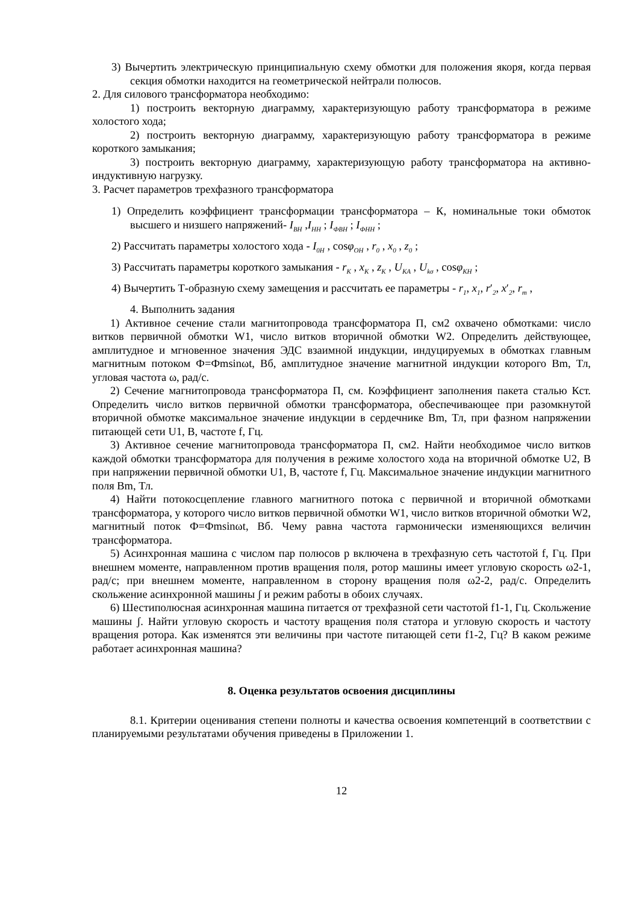3) Вычертить электрическую принципиальную схему обмотки для положения якоря, когда первая секция обмотки находится на геометрической нейтрали полюсов.
2. Для силового трансформатора необходимо:
1) построить векторную диаграмму, характеризующую работу трансформатора в режиме холостого хода;
2) построить векторную диаграмму, характеризующую работу трансформатора в режиме короткого замыкания;
3) построить векторную диаграмму, характеризующую работу трансформатора на активно-индуктивную нагрузку.
3. Расчет параметров трехфазного трансформатора
1) Определить коэффициент трансформации трансформатора – К, номинальные токи обмоток высшего и низшего напряжений- I<sub>ВН</sub> ,I<sub>НН</sub> ; I<sub>ФВН</sub> ; I<sub>ФНН</sub> ;
2) Рассчитать параметры холостого хода - I<sub>0Н</sub> , cosφ<sub>ОН</sub> , r<sub>0</sub> , x<sub>0</sub> , z<sub>0</sub> ;
3) Рассчитать параметры короткого замыкания - r<sub>К</sub> , x<sub>К</sub> , z<sub>К</sub> , U<sub>КА</sub> , U<sub>kσ</sub> , cosφ<sub>КН</sub> ;
4) Вычертить Т-образную схему замещения и рассчитать ее параметры - r<sub>1</sub>, x<sub>1</sub>, r′<sub>2</sub>, x′<sub>2</sub>, r<sub>m</sub> ,
4. Выполнить задания
1) Активное сечение стали магнитопровода трансформатора П, см2 охвачено обмотками: число витков первичной обмотки W1, число витков вторичной обмотки W2. Определить действующее, амплитудное и мгновенное значения ЭДС взаимной индукции, индуцируемых в обмотках главным магнитным потоком Ф=Фmsinωt, Вб, амплитудное значение магнитной индукции которого Bm, Тл, угловая частота ω, рад/с.
2) Сечение магнитопровода трансформатора П, см. Коэффициент заполнения пакета сталью Кст. Определить число витков первичной обмотки трансформатора, обеспечивающее при разомкнутой вторичной обмотке максимальное значение индукции в сердечнике Bm, Тл, при фазном напряжении питающей сети U1, В, частоте f, Гц.
3) Активное сечение магнитопровода трансформатора П, см2. Найти необходимое число витков каждой обмотки трансформатора для получения в режиме холостого хода на вторичной обмотке U2, В при напряжении первичной обмотки U1, В, частоте f, Гц. Максимальное значение индукции магнитного поля Bm, Тл.
4) Найти потокосцепление главного магнитного потока с первичной и вторичной обмотками трансформатора, у которого число витков первичной обмотки W1, число витков вторичной обмотки W2, магнитный поток Ф=Фmsinωt, Вб. Чему равна частота гармонически изменяющихся величин трансформатора.
5) Асинхронная машина с числом пар полюсов p включена в трехфазную сеть частотой f, Гц. При внешнем моменте, направленном против вращения поля, ротор машины имеет угловую скорость ω2-1, рад/с; при внешнем моменте, направленном в сторону вращения поля ω2-2, рад/с. Определить скольжение асинхронной машины ʃ и режим работы в обоих случаях.
6) Шестиполюсная асинхронная машина питается от трехфазной сети частотой f1-1, Гц. Скольжение машины ʃ. Найти угловую скорость и частоту вращения поля статора и угловую скорость и частоту вращения ротора. Как изменятся эти величины при частоте питающей сети f1-2, Гц? В каком режиме работает асинхронная машина?
8. Оценка результатов освоения дисциплины
8.1. Критерии оценивания степени полноты и качества освоения компетенций в соответствии с планируемыми результатами обучения приведены в Приложении 1.
12